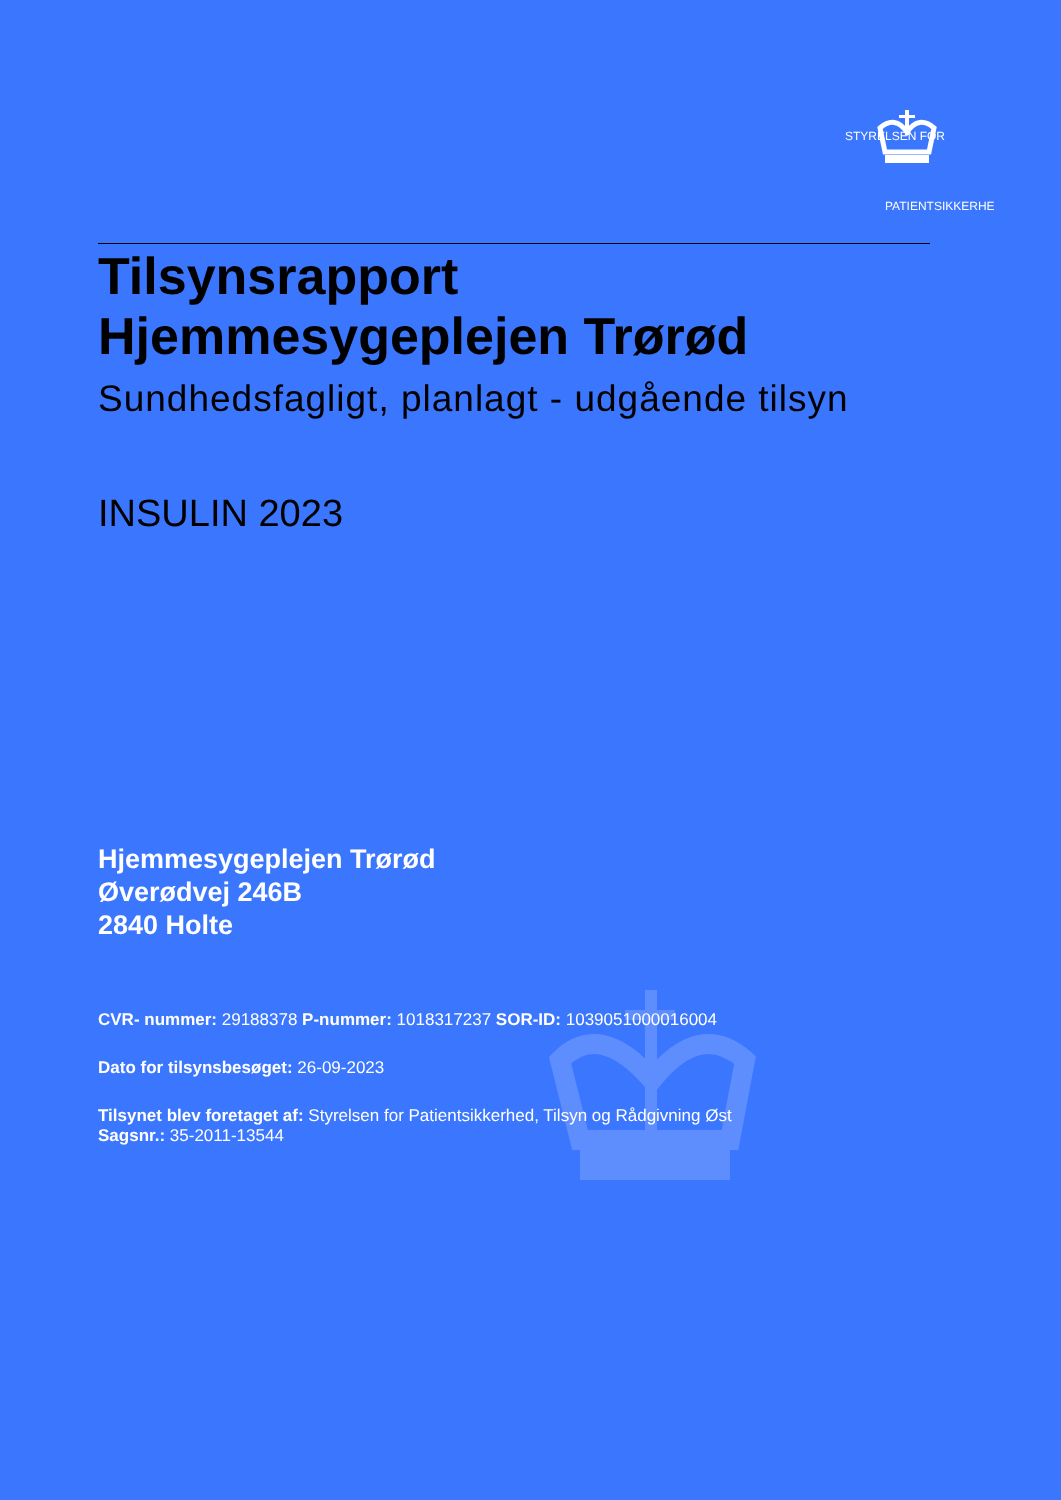STYRELSEN FOR
PATIENTSIKKERHED
Tilsynsrapport
Hjemmesygeplejen Trørød
Sundhedsfagligt, planlagt - udgående tilsyn
INSULIN 2023
Hjemmesygeplejen Trørød
Øverødvej 246B
2840 Holte
CVR- nummer: 29188378 P-nummer: 1018317237 SOR-ID: 1039051000016004
Dato for tilsynsbesøget: 26-09-2023
Tilsynet blev foretaget af: Styrelsen for Patientsikkerhed, Tilsyn og Rådgivning Øst
Sagsnr.: 35-2011-13544